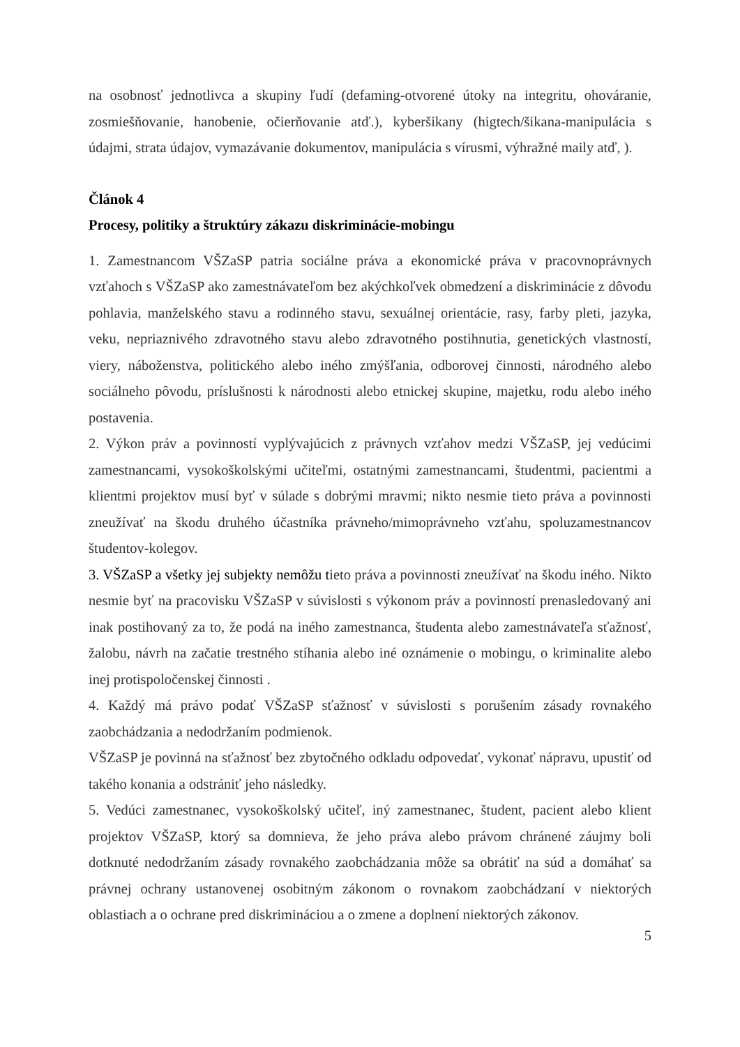na osobnosť jednotlivca a skupiny ľudí (defaming-otvorené útoky na integritu, ohováranie, zosmiešňovanie, hanobenie, očierňovanie atď.), kyberšikany (higtech/šikana-manipulácia s údajmi, strata údajov, vymazávanie dokumentov, manipulácia s vírusmi, výhražné maily atď, ).
Článok 4
Procesy, politiky a štruktúry zákazu diskriminácie-mobingu
1. Zamestnancom VŠZaSP patria sociálne práva a ekonomické práva v pracovnoprávnych vzťahoch s VŠZaSP ako zamestnávateľom bez akýchkoľvek obmedzení a diskriminácie z dôvodu pohlavia, manželského stavu a rodinného stavu, sexuálnej orientácie, rasy, farby pleti, jazyka, veku, nepriaznivého zdravotného stavu alebo zdravotného postihnutia, genetických vlastností, viery, náboženstva, politického alebo iného zmýšľania, odborovej činnosti, národného alebo sociálneho pôvodu, príslušnosti k národnosti alebo etnickej skupine, majetku, rodu alebo iného postavenia.
2. Výkon práv a povinností vyplývajúcich z právnych vzťahov medzi VŠZaSP, jej vedúcimi zamestnancami, vysokoškolskými učiteľmi, ostatnými zamestnancami, študentmi, pacientmi a klientmi projektov musí byť v súlade s dobrými mravmi; nikto nesmie tieto práva a povinnosti zneužívať na škodu druhého účastníka právneho/mimoprávneho vzťahu, spoluzamestnancov študentov-kolegov.
3. VŠZaSP a všetky jej subjekty nemôžu tieto práva a povinnosti zneužívať na škodu iného. Nikto nesmie byť na pracovisku VŠZaSP v súvislosti s výkonom práv a povinností prenasledovaný ani inak postihovaný za to, že podá na iného zamestnanca, študenta alebo zamestnávateľa sťažnosť, žalobu, návrh na začatie trestného stíhania alebo iné oznámenie o mobingu, o kriminalite alebo inej protispoločenskej činnosti .
4. Každý má právo podať VŠZaSP sťažnosť v súvislosti s porušením zásady rovnakého zaobchádzania a nedodržaním podmienok.
VŠZaSP je povinná na sťažnosť bez zbytočného odkladu odpovedať, vykonať nápravu, upustiť od takého konania a odstrániť jeho následky.
5. Vedúci zamestnanec, vysokoškolský učiteľ, iný zamestnanec, študent, pacient alebo klient projektov VŠZaSP, ktorý sa domnieva, že jeho práva alebo právom chránené záujmy boli dotknuté nedodržaním zásady rovnakého zaobchádzania môže sa obrátiť na súd a domáhať sa právnej ochrany ustanovenej osobitným zákonom o rovnakom zaobchádzaní v niektorých oblastiach a o ochrane pred diskrimináciou a o zmene a doplnení niektorých zákonov.
5